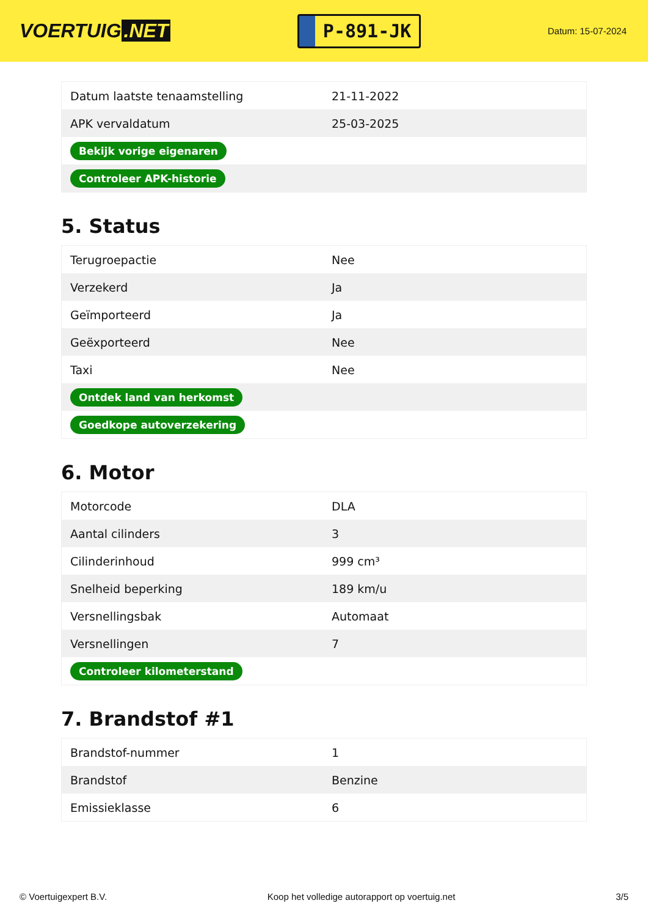VOERTUIG.NET
P-891-JK
Datum: 15-07-2024
| Datum laatste tenaamstelling | 21-11-2022 |
| APK vervaldatum | 25-03-2025 |
| Bekijk vorige eigenaren | |
| Controleer APK-historie | |
5. Status
| Terugroepactie | Nee |
| Verzekerd | Ja |
| Geïmporteerd | Ja |
| Geëxporteerd | Nee |
| Taxi | Nee |
| Ontdek land van herkomst | |
| Goedkope autoverzekering | |
6. Motor
| Motorcode | DLA |
| Aantal cilinders | 3 |
| Cilinderinhoud | 999 cm³ |
| Snelheid beperking | 189 km/u |
| Versnellingsbak | Automaat |
| Versnellingen | 7 |
| Controleer kilometerstand | |
7. Brandstof #1
| Brandstof-nummer | 1 |
| Brandstof | Benzine |
| Emissieklasse | 6 |
© Voertuigexpert B.V. Koop het volledige autorapport op voertuig.net 3/5